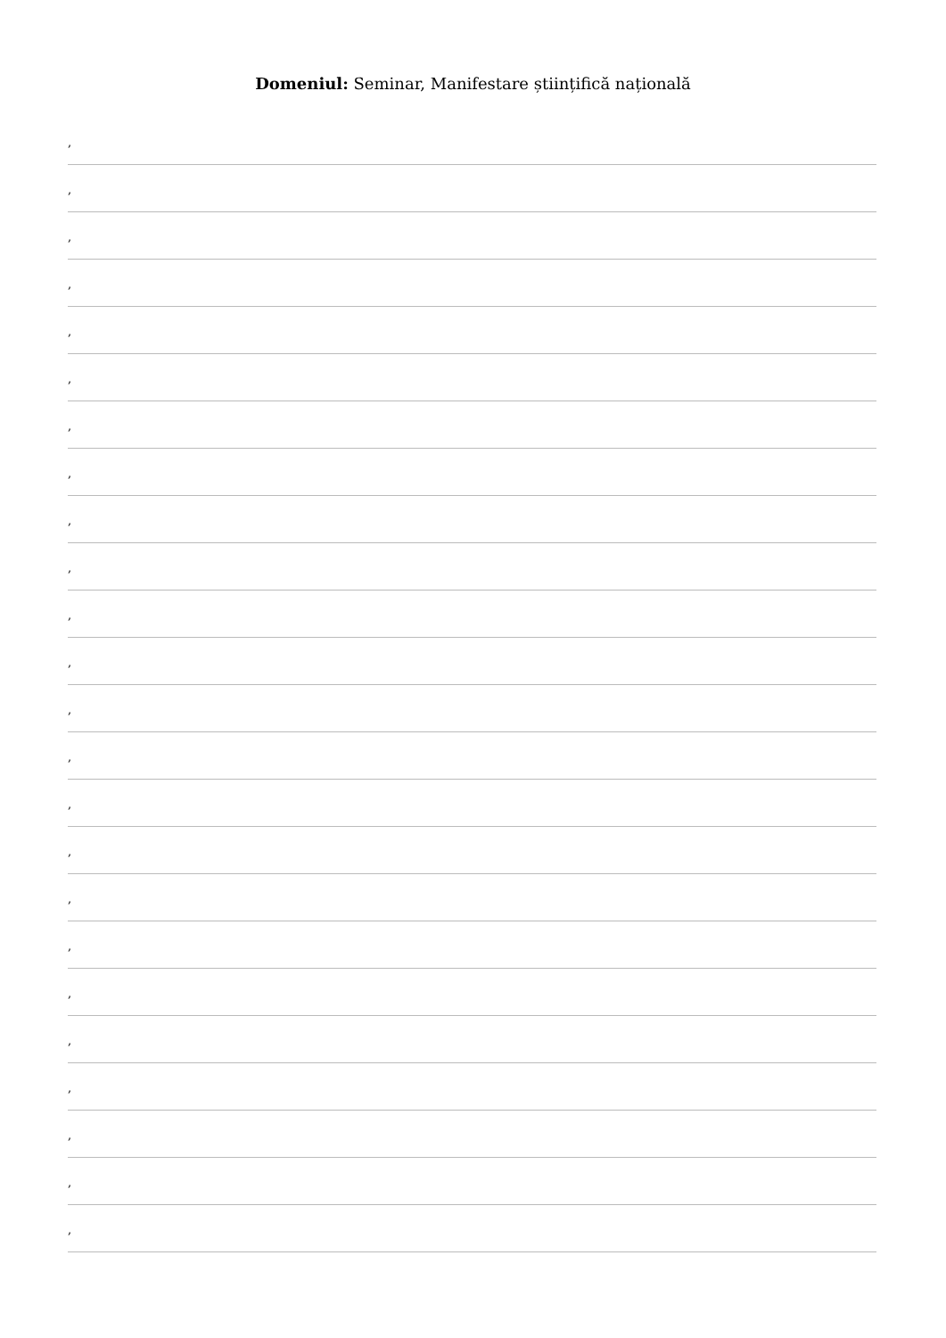Domeniul: Seminar, Manifestare științifică națională
,
,
,
,
,
,
,
,
,
,
,
,
,
,
,
,
,
,
,
,
,
,
,
,